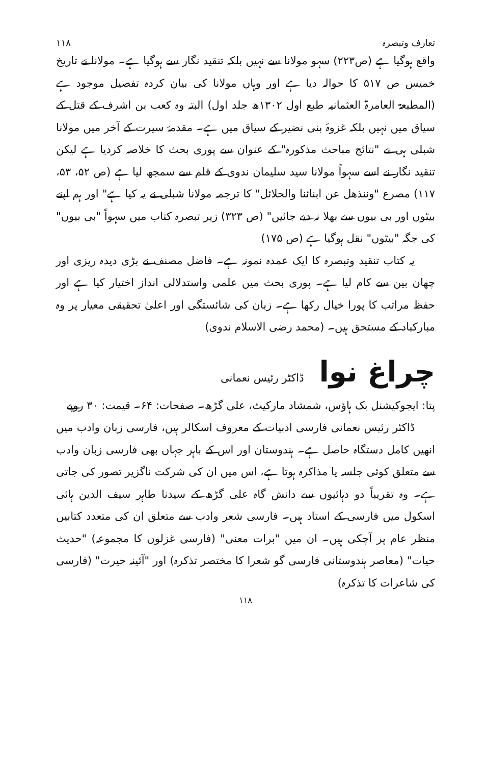تعارف وتبصرہ ۱۱۸
واقع ہوگیا ہے (ص۲۲۳) سہو مولانا سے نہیں بلکہ تنقید نگار سے ہوگیا ہے۔ مولانا نے تاریخ خمیس ص ۵۱۷ کا حوالہ دیا ہے اور وہاں مولانا کی بیان کردہ تفصیل موجود ہے (المطبعۃ العامرۃ العثمانیہ طبع اول ۱۳۰۲ھ جلد اول) البتہ وہ کعب بن اشرف کے قتل کے سیاق میں نہیں بلکہ غزوۂ بنی نضیر کے سیاق میں ہے۔ مقدمۂ سیرت کے آخر میں مولانا شبلی ہی نے "نتائج مباحث مذکورہ" کے عنوان سے پوری بحث کا خلاصہ کردیا ہے لیکن تنقید نگار نے اسے سہواً مولانا سید سلیمان ندوی کے قلم سے سمجھ لیا ہے (ص ۵۲، ۵۳، ۱۱۷) مصرع "وننذھل عن ابنائنا والحلائل" کا ترجمہ مولانا شبلی نے یہ کیا ہے" اور ہم اپنے بیٹوں اور بی بیوں سے بھلا نہ دیے جائیں" (ص ۳۲۳) زیر تبصرہ کتاب میں سہواً "بی بیوں" کی جگہ "بیٹوں" نقل ہوگیا ہے (ص ۱۷۵)
یہ کتاب تنقید وتبصرہ کا ایک عمدہ نمونہ ہے۔ فاضل مصنف نے بڑی دیدہ ریزی اور چھان بین سے کام لیا ہے۔ پوری بحث میں علمی واستدلالی انداز اختیار کیا ہے اور حفظ مراتب کا پورا خیال رکھا ہے۔ زبان کی شائستگی اور اعلیٰ تحقیقی معیار پر وہ مبارکباد کے مستحق ہیں۔ (محمد رضی الاسلام ندوی)
چراغ نوا ڈاکٹر رئیس نعمانی
پتا: ایجوکیشنل بک ہاؤس، شمشاد مارکیٹ، علی گڑھ۔ صفحات: ۶۴۔ قیمت: ۳۰ روپے
ڈاکٹر رئیس نعمانی فارسی ادبیات کے معروف اسکالر ہیں، فارسی زبان وادب میں انھیں کامل دستگاہ حاصل ہے۔ ہندوستان اور اس کے باہر جہاں بھی فارسی زبان وادب سے متعلق کوئی جلسہ یا مذاکرہ ہوتا ہے، اس میں ان کی شرکت ناگزیر تصور کی جاتی ہے۔ وہ تقریباً دو دہائیوں سے دانش گاہ علی گڑھ کے سیدنا طاہر سیف الدین ہائی اسکول میں فارسی کے استاد ہیں۔ فارسی شعر وادب سے متعلق ان کی متعدد کتابیں منظر عام پر آچکی ہیں۔ ان میں "برات معنی" (فارسی غزلوں کا مجموعہ) "حدیث حیات" (معاصر ہندوستانی فارسی گو شعرا کا مختصر تذکرہ) اور "آئینہ حیرت" (فارسی کی شاعرات کا تذکرہ)
۱۱۸